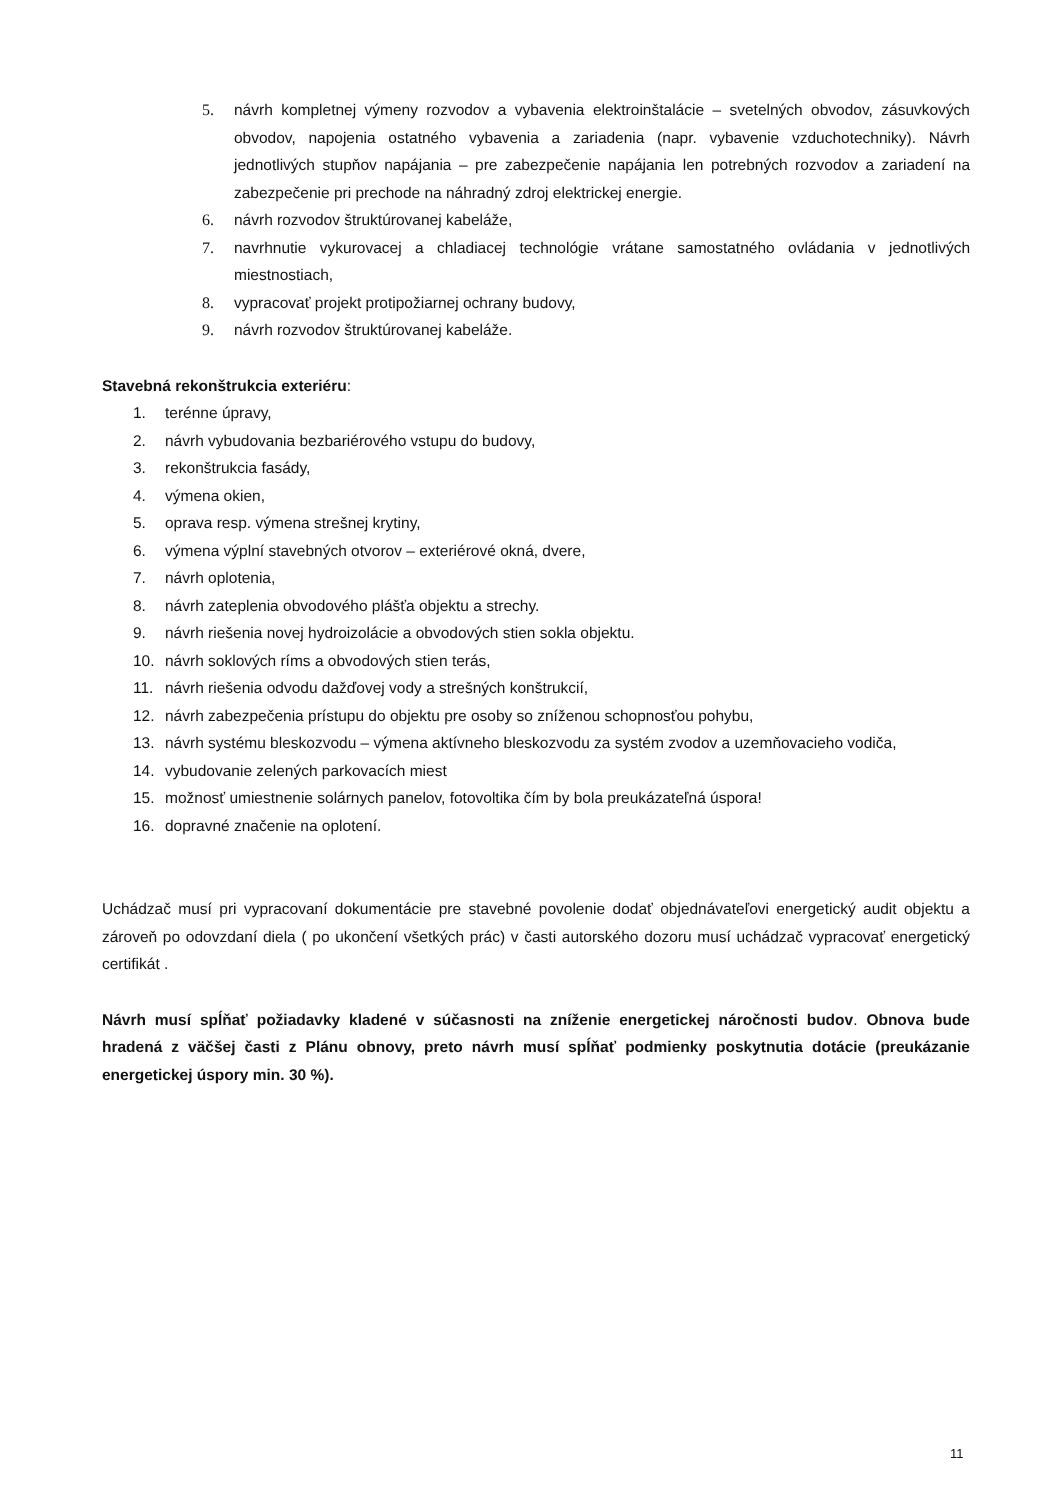5. návrh kompletnej výmeny rozvodov a vybavenia elektroinštalácie – svetelných obvodov, zásuvkových obvodov, napojenia ostatného vybavenia a zariadenia (napr. vybavenie vzduchotechniky). Návrh jednotlivých stupňov napájania – pre zabezpečenie napájania len potrebných rozvodov a zariadení na zabezpečenie pri prechode na náhradný zdroj elektrickej energie.
6. návrh rozvodov štruktúrovanej kabeláže,
7. navrhnutie vykurovacej a chladiacej technológie vrátane samostatného ovládania v jednotlivých miestnostiach,
8. vypracovať projekt protipožiarnej ochrany budovy,
9. návrh rozvodov štruktúrovanej kabeláže.
Stavebná rekonštrukcia exteriéru:
1. terénne úpravy,
2. návrh vybudovania bezbariérového vstupu do budovy,
3. rekonštrukcia fasády,
4. výmena okien,
5. oprava resp. výmena strešnej krytiny,
6. výmena výplní stavebných otvorov – exteriérové okná, dvere,
7. návrh oplotenia,
8. návrh zateplenia obvodového plášťa objektu a strechy.
9. návrh riešenia novej hydroizolácie a obvodových stien sokla objektu.
10. návrh soklových ríms a obvodových stien terás,
11. návrh riešenia odvodu dažďovej vody a strešných konštrukcií,
12. návrh zabezpečenia prístupu do objektu pre osoby so zníženou schopnosťou pohybu,
13. návrh systému bleskozvodu – výmena aktívneho bleskozvodu za systém zvodov a uzemňovacieho vodiča,
14. vybudovanie zelených parkovacích miest
15. možnosť umiestnenie solárnych panelov, fotovoltika čím by bola preukázateľná úspora!
16. dopravné značenie na oplotení.
Uchádzač musí pri vypracovaní dokumentácie pre stavebné povolenie dodať objednávateľovi energetický audit objektu a zároveň po odovzdaní diela ( po ukončení všetkých prác) v časti autorského dozoru musí uchádzač vypracovať energetický certifikát .
Návrh musí spĺňať požiadavky kladené v súčasnosti na zníženie energetickej náročnosti budov. Obnova bude hradená z väčšej časti z Plánu obnovy, preto návrh musí spĺňať podmienky poskytnutia dotácie (preukázanie energetickej úspory min. 30 %).
11